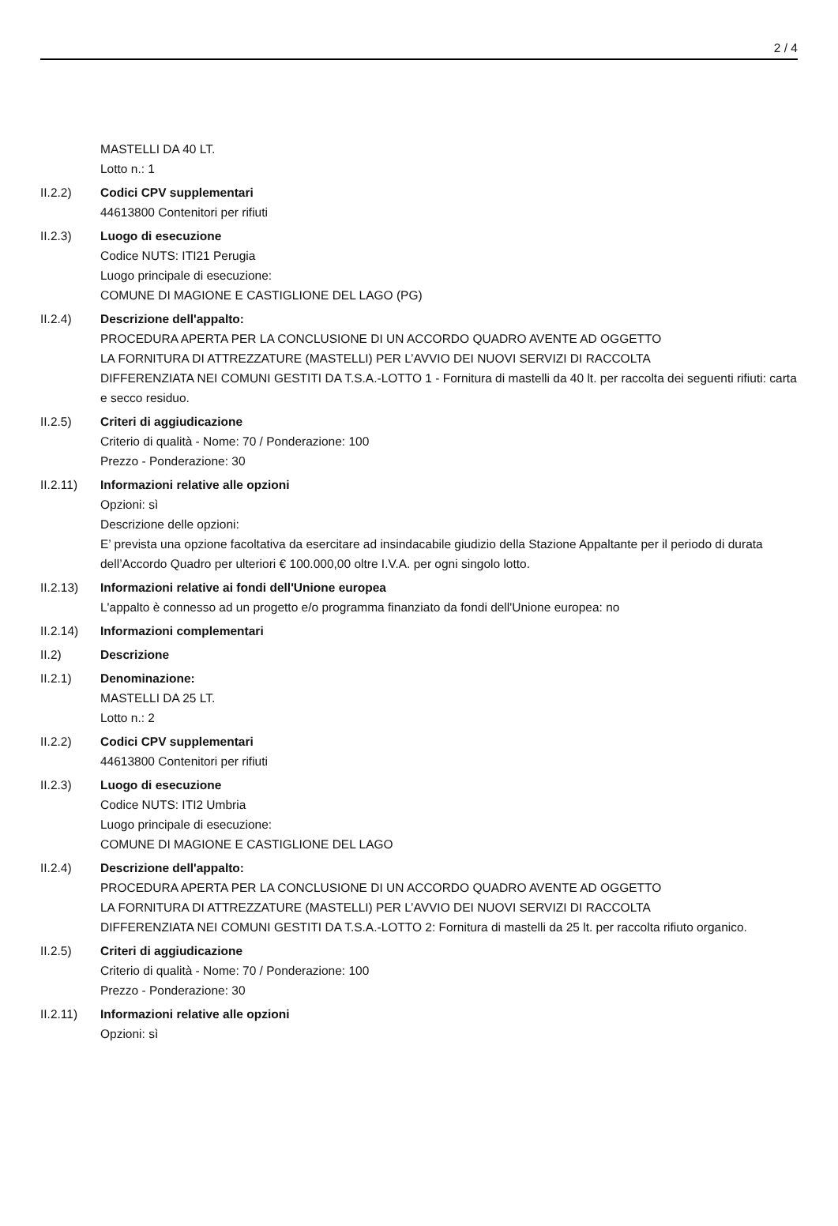2 / 4
MASTELLI DA 40 LT.
Lotto n.: 1
II.2.2) Codici CPV supplementari
44613800 Contenitori per rifiuti
II.2.3) Luogo di esecuzione
Codice NUTS: ITI21 Perugia
Luogo principale di esecuzione:
COMUNE DI MAGIONE E CASTIGLIONE DEL LAGO (PG)
II.2.4) Descrizione dell'appalto:
PROCEDURA APERTA PER LA CONCLUSIONE DI UN ACCORDO QUADRO AVENTE AD OGGETTO
LA FORNITURA DI ATTREZZATURE (MASTELLI) PER L’AVVIO DEI NUOVI SERVIZI DI RACCOLTA
DIFFERENZIATA NEI COMUNI GESTITI DA T.S.A.-LOTTO 1 - Fornitura di mastelli da 40 lt. per raccolta dei seguenti rifiuti: carta e secco residuo.
II.2.5) Criteri di aggiudicazione
Criterio di qualità - Nome: 70 / Ponderazione: 100
Prezzo - Ponderazione: 30
II.2.11) Informazioni relative alle opzioni
Opzioni: sì
Descrizione delle opzioni:
E’ prevista una opzione facoltativa da esercitare ad insindacabile giudizio della Stazione Appaltante per il periodo di durata dell’Accordo Quadro per ulteriori € 100.000,00 oltre I.V.A. per ogni singolo lotto.
II.2.13) Informazioni relative ai fondi dell'Unione europea
L'appalto è connesso ad un progetto e/o programma finanziato da fondi dell'Unione europea: no
II.2.14) Informazioni complementari
II.2) Descrizione
II.2.1) Denominazione:
MASTELLI DA 25 LT.
Lotto n.: 2
II.2.2) Codici CPV supplementari
44613800 Contenitori per rifiuti
II.2.3) Luogo di esecuzione
Codice NUTS: ITI2 Umbria
Luogo principale di esecuzione:
COMUNE DI MAGIONE E CASTIGLIONE DEL LAGO
II.2.4) Descrizione dell'appalto:
PROCEDURA APERTA PER LA CONCLUSIONE DI UN ACCORDO QUADRO AVENTE AD OGGETTO
LA FORNITURA DI ATTREZZATURE (MASTELLI) PER L’AVVIO DEI NUOVI SERVIZI DI RACCOLTA
DIFFERENZIATA NEI COMUNI GESTITI DA T.S.A.-LOTTO 2: Fornitura di mastelli da 25 lt. per raccolta rifiuto organico.
II.2.5) Criteri di aggiudicazione
Criterio di qualità - Nome: 70 / Ponderazione: 100
Prezzo - Ponderazione: 30
II.2.11) Informazioni relative alle opzioni
Opzioni: sì